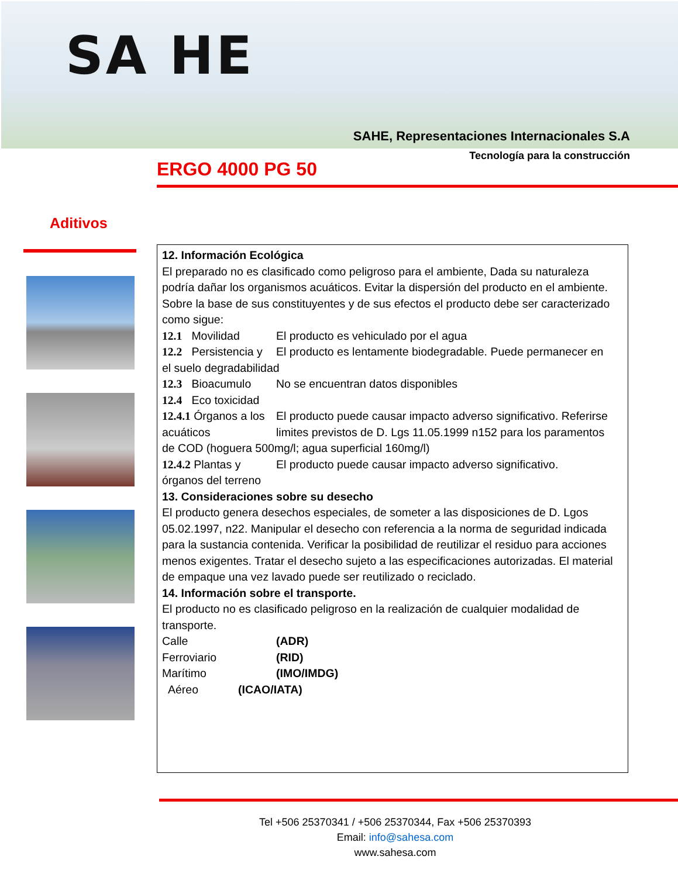SA HE
SAHE, Representaciones Internacionales S.A
Tecnología para la construcción
ERGO 4000 PG 50
Aditivos
12. Información Ecológica
El preparado no es clasificado como peligroso para el ambiente, Dada su naturaleza podría dañar los organismos acuáticos. Evitar la dispersión del producto en el ambiente. Sobre la base de sus constituyentes y de sus efectos el producto debe ser caracterizado como sigue:
12.1 Movilidad El producto es vehiculado por el agua
12.2 Persistencia y El producto es lentamente biodegradable. Puede permanecer en
el suelo degradabilidad
12.3 Bioacumulo No se encuentran datos disponibles
12.4 Eco toxicidad
12.4.1 Órganos a los acuáticos El producto puede causar impacto adverso significativo. Referirse limites previstos de D. Lgs 11.05.1999 n152 para los paramentos
de COD (hoguera 500mg/l; agua superficial 160mg/l)
12.4.2 Plantas y El producto puede causar impacto adverso significativo.
órganos del terreno
13. Consideraciones sobre su desecho
El producto genera desechos especiales, de someter a las disposiciones de D. Lgos 05.02.1997, n22. Manipular el desecho con referencia a la norma de seguridad indicada para la sustancia contenida. Verificar la posibilidad de reutilizar el residuo para acciones menos exigentes. Tratar el desecho sujeto a las especificaciones autorizadas. El material de empaque una vez lavado puede ser reutilizado o reciclado.
14. Información sobre el transporte.
El producto no es clasificado peligroso en la realización de cualquier modalidad de transporte.
Calle (ADR)
Ferroviario (RID)
Marítimo (IMO/IMDG)
Aéreo (ICAO/IATA)
Tel +506 25370341 / +506 25370344, Fax +506 25370393
Email: info@sahesa.com
www.sahesa.com